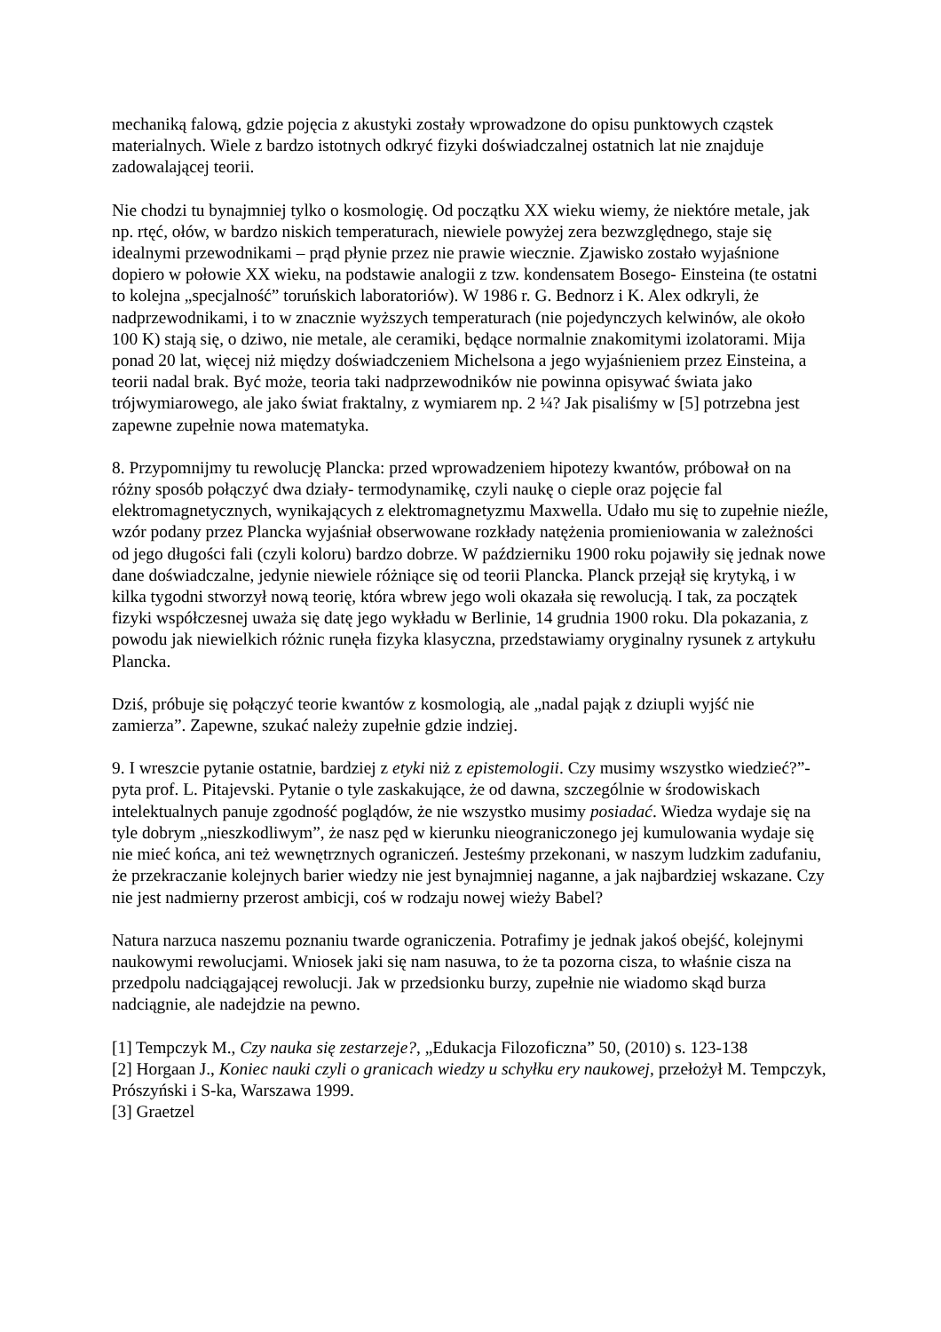mechaniką falową, gdzie pojęcia z akustyki zostały wprowadzone do opisu punktowych cząstek materialnych. Wiele z bardzo istotnych odkryć fizyki doświadczalnej ostatnich lat nie znajduje zadowalającej teorii.
Nie chodzi tu bynajmniej tylko o kosmologię. Od początku XX wieku wiemy, że niektóre metale, jak np. rtęć, ołów, w bardzo niskich temperaturach, niewiele powyżej zera bezwzględnego, staje się idealnymi przewodnikami – prąd płynie przez nie prawie wiecznie. Zjawisko zostało wyjaśnione dopiero w połowie XX wieku, na podstawie analogii z tzw. kondensatem Bosego- Einsteina (te ostatni to kolejna „specjalność” toruńskich laboratoriów). W 1986 r. G. Bednorz i K. Alex odkryli, że nadprzewodnikami, i to w znacznie wyższych temperaturach (nie pojedynczych kelwinów, ale około 100 K) stają się, o dziwo, nie metale, ale ceramiki, będące normalnie znakomitymi izolatorami. Mija ponad 20 lat, więcej niż między doświadczeniem Michelsona a jego wyjaśnieniem przez Einsteina, a teorii nadal brak. Być może, teoria taki nadprzewodników nie powinna opisywać świata jako trójwymiarowego, ale jako świat fraktalny, z wymiarem np. 2 ¼? Jak pisaliśmy w [5] potrzebna jest zapewne zupełnie nowa matematyka.
8. Przypomnijmy tu rewolucję Plancka: przed wprowadzeniem hipotezy kwantów, próbował on na różny sposób połączyć dwa działy- termodynamikę, czyli naukę o cieple oraz pojęcie fal elektromagnetycznych, wynikających z elektromagnetyzmu Maxwella. Udało mu się to zupełnie nieźle, wzór podany przez Plancka wyjaśniał obserwowane rozkłady natężenia promieniowania w zależności od jego długości fali (czyli koloru) bardzo dobrze. W październiku 1900 roku pojawiły się jednak nowe dane doświadczalne, jedynie niewiele różniące się od teorii Plancka. Planck przejął się krytyką, i w kilka tygodni stworzył nową teorię, która wbrew jego woli okazała się rewolucją. I tak, za początek fizyki współczesnej uważa się datę jego wykładu w Berlinie, 14 grudnia 1900 roku. Dla pokazania, z powodu jak niewielkich różnic runęła fizyka klasyczna, przedstawiamy oryginalny rysunek z artykułu Plancka.
Dziś, próbuje się połączyć teorie kwantów z kosmologią, ale „nadal pająk z dziupli wyjść nie zamierza”. Zapewne, szukać należy zupełnie gdzie indziej.
9. I wreszcie pytanie ostatnie, bardziej z etyki niż z epistemologii. Czy musimy wszystko wiedzieć?”- pyta prof. L. Pitajevski. Pytanie o tyle zaskakujące, że od dawna, szczególnie w środowiskach intelektualnych panuje zgodność poglądów, że nie wszystko musimy posiadać. Wiedza wydaje się na tyle dobrym „nieszkodliwym”, że nasz pęd w kierunku nieograniczonego jej kumulowania wydaje się nie mieć końca, ani też wewnętrznych ograniczeń. Jesteśmy przekonani, w naszym ludzkim zadufaniu, że przekraczanie kolejnych barier wiedzy nie jest bynajmniej naganne, a jak najbardziej wskazane. Czy nie jest nadmierny przerost ambicji, coś w rodzaju nowej wieży Babel?
Natura narzuca naszemu poznaniu twarde ograniczenia. Potrafimy je jednak jakoś obejść, kolejnymi naukowymi rewolucjami. Wniosek jaki się nam nasuwa, to że ta pozorna cisza, to właśnie cisza na przedpolu nadciągającej rewolucji. Jak w przedsionku burzy, zupełnie nie wiadomo skąd burza nadciągnie, ale nadejdzie na pewno.
[1] Tempczyk M., Czy nauka się zestarzeje?, „Edukacja Filozoficzna” 50, (2010) s. 123-138
[2] Horgaan J., Koniec nauki czyli o granicach wiedzy u schyłku ery naukowej, przełożył M. Tempczyk, Prószyński i S-ka, Warszawa 1999.
[3] Graetzel